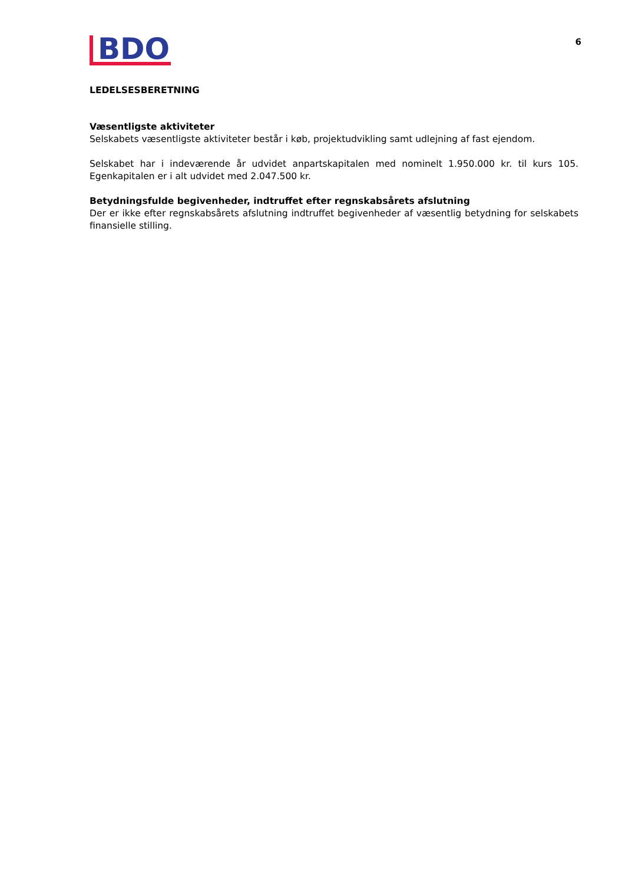BDO
6
LEDELSESBERETNING
Væsentligste aktiviteter
Selskabets væsentligste aktiviteter består i køb, projektudvikling samt udlejning af fast ejendom.
Selskabet har i indeværende år udvidet anpartskapitalen med nominelt 1.950.000 kr. til kurs 105. Egenkapitalen er i alt udvidet med 2.047.500 kr.
Betydningsfulde begivenheder, indtruffet efter regnskabsårets afslutning
Der er ikke efter regnskabsårets afslutning indtruffet begivenheder af væsentlig betydning for selskabets finansielle stilling.